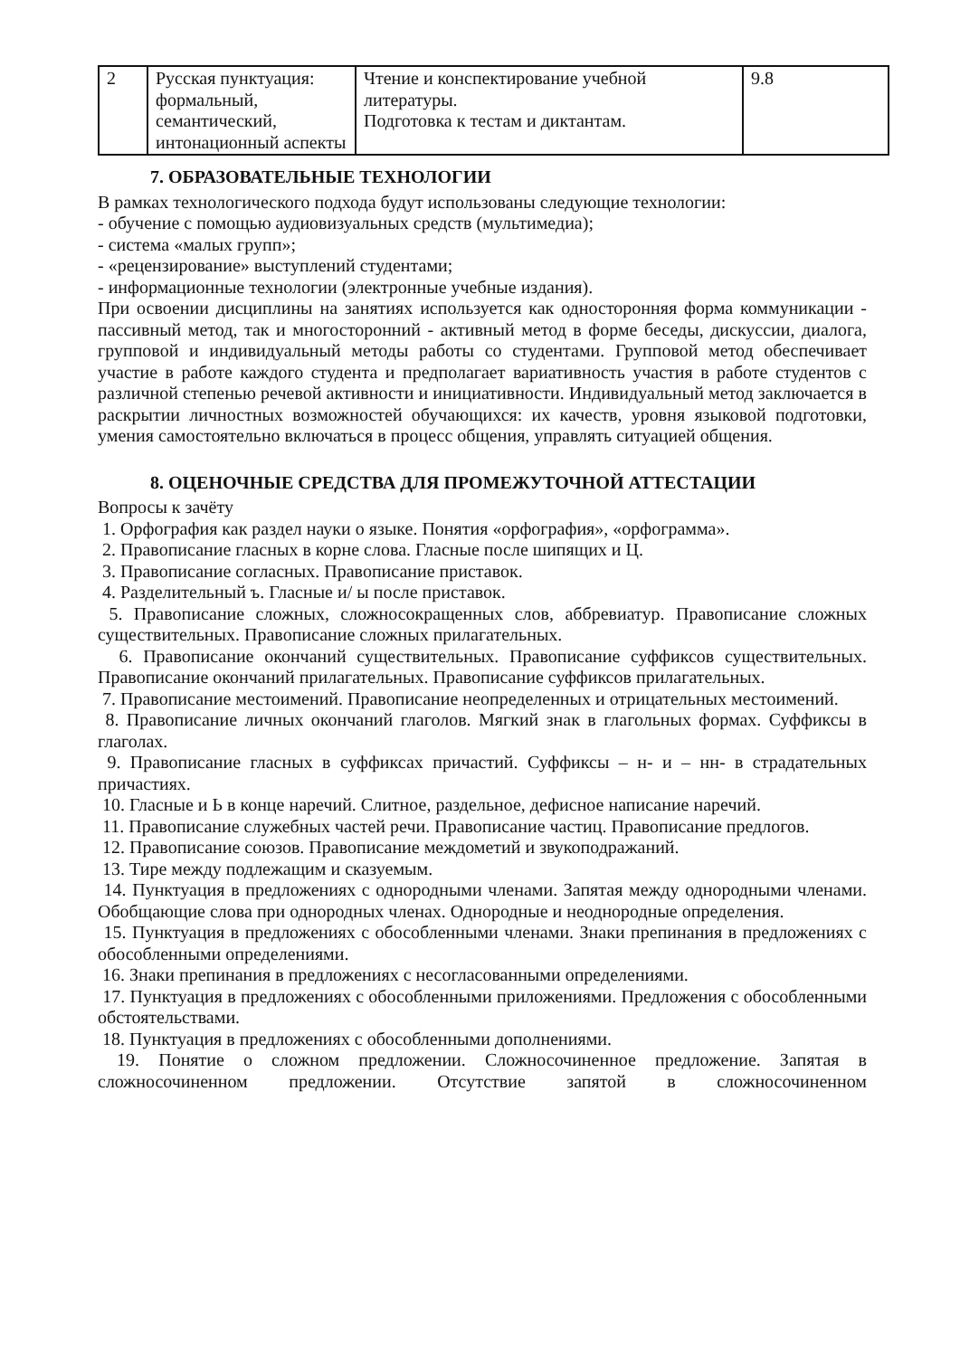| 2 | Русская пунктуация: формальный, семантический, интонационный аспекты | Чтение и конспектирование учебной литературы. Подготовка к тестам и диктантам. | 9.8 |
7. ОБРАЗОВАТЕЛЬНЫЕ ТЕХНОЛОГИИ
В рамках технологического подхода будут использованы следующие технологии:
- обучение с помощью аудиовизуальных средств (мультимедиа);
- система «малых групп»;
- «рецензирование» выступлений студентами;
- информационные технологии (электронные учебные издания).
При освоении дисциплины на занятиях используется как односторонняя форма коммуникации - пассивный метод, так и многосторонний - активный метод в форме беседы, дискуссии, диалога, групповой и индивидуальный методы работы со студентами. Групповой метод обеспечивает участие в работе каждого студента и предполагает вариативность участия в работе студентов с различной степенью речевой активности и инициативности. Индивидуальный метод заключается в раскрытии личностных возможностей обучающихся: их качеств, уровня языковой подготовки, умения самостоятельно включаться в процесс общения, управлять ситуацией общения.
8. ОЦЕНОЧНЫЕ СРЕДСТВА ДЛЯ ПРОМЕЖУТОЧНОЙ АТТЕСТАЦИИ
Вопросы к зачёту
1. Орфография как раздел науки о языке. Понятия «орфография», «орфограмма».
2. Правописание гласных в корне слова. Гласные после шипящих и Ц.
3. Правописание согласных. Правописание приставок.
4. Разделительный ъ. Гласные и/ ы после приставок.
5. Правописание сложных, сложносокращенных слов, аббревиатур. Правописание сложных существительных. Правописание сложных прилагательных.
6. Правописание окончаний существительных. Правописание суффиксов существительных. Правописание окончаний прилагательных. Правописание суффиксов прилагательных.
7. Правописание местоимений. Правописание неопределенных и отрицательных местоимений.
8. Правописание личных окончаний глаголов. Мягкий знак в глагольных формах. Суффиксы в глаголах.
9. Правописание гласных в суффиксах причастий. Суффиксы – н- и – нн- в страдательных причастиях.
10. Гласные и Ь в конце наречий. Слитное, раздельное, дефисное написание наречий.
11. Правописание служебных частей речи. Правописание частиц. Правописание предлогов.
12. Правописание союзов. Правописание междометий и звукоподражаний.
13. Тире между подлежащим и сказуемым.
14. Пунктуация в предложениях с однородными членами. Запятая между однородными членами. Обобщающие слова при однородных членах. Однородные и неоднородные определения.
15. Пунктуация в предложениях с обособленными членами. Знаки препинания в предложениях с обособленными определениями.
16. Знаки препинания в предложениях с несогласованными определениями.
17. Пунктуация в предложениях с обособленными приложениями. Предложения с обособленными обстоятельствами.
18. Пунктуация в предложениях с обособленными дополнениями.
19. Понятие о сложном предложении. Сложносочиненное предложение. Запятая в сложносочиненном предложении. Отсутствие запятой в сложносочиненном